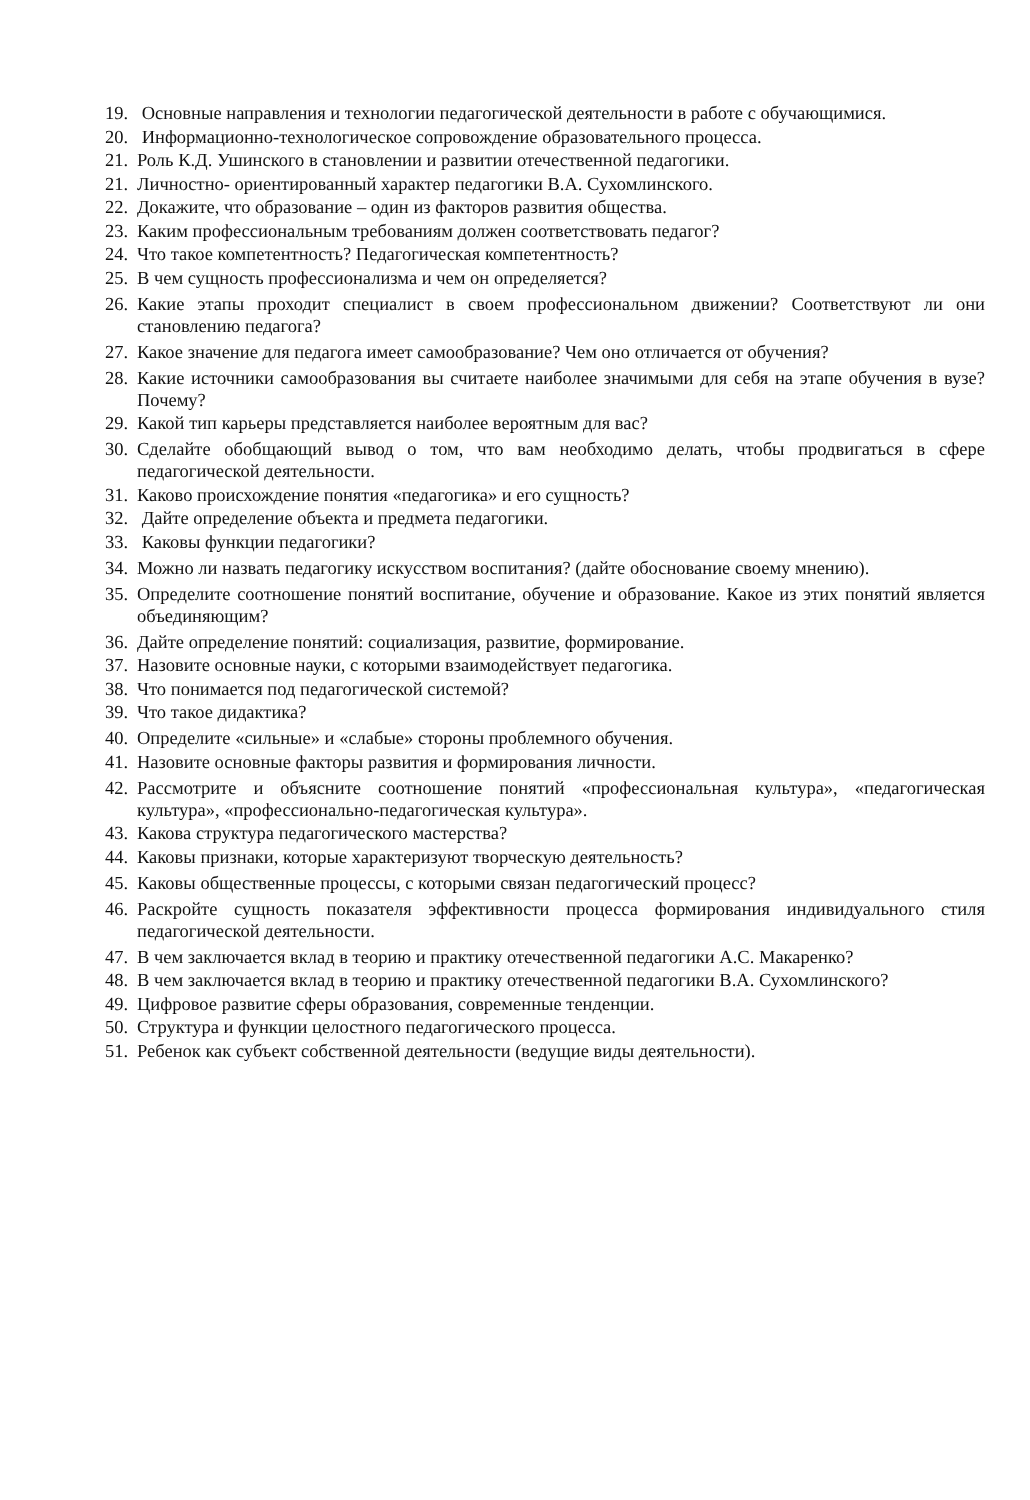19. Основные направления и технологии педагогической деятельности в работе с обучающимися.
20. Информационно-технологическое сопровождение образовательного процесса.
21. Роль К.Д. Ушинского в становлении и развитии отечественной педагогики.
21. Личностно- ориентированный характер педагогики В.А. Сухомлинского.
22. Докажите, что образование – один из факторов развития общества.
23. Каким профессиональным требованиям должен соответствовать педагог?
24. Что такое компетентность? Педагогическая компетентность?
25. В чем сущность профессионализма и чем он определяется?
26. Какие этапы проходит специалист в своем профессиональном движении? Соответствуют ли они становлению педагога?
27. Какое значение для педагога имеет самообразование? Чем оно отличается от обучения?
28. Какие источники самообразования вы считаете наиболее значимыми для себя на этапе обучения в вузе? Почему?
29. Какой тип карьеры представляется наиболее вероятным для вас?
30. Сделайте обобщающий вывод о том, что вам необходимо делать, чтобы продвигаться в сфере педагогической деятельности.
31. Каково происхождение понятия «педагогика» и его сущность?
32. Дайте определение объекта и предмета педагогики.
33. Каковы функции педагогики?
34. Можно ли назвать педагогику искусством воспитания? (дайте обоснование своему мнению).
35. Определите соотношение понятий воспитание, обучение и образование. Какое из этих понятий является объединяющим?
36. Дайте определение понятий: социализация, развитие, формирование.
37. Назовите основные науки, с которыми взаимодействует педагогика.
38. Что понимается под педагогической системой?
39. Что такое дидактика?
40. Определите «сильные» и «слабые» стороны проблемного обучения.
41. Назовите основные факторы развития и формирования личности.
42. Рассмотрите и объясните соотношение понятий «профессиональная культура», «педагогическая культура», «профессионально-педагогическая культура».
43. Какова структура педагогического мастерства?
44. Каковы признаки, которые характеризуют творческую деятельность?
45. Каковы общественные процессы, с которыми связан педагогический процесс?
46. Раскройте сущность показателя эффективности процесса формирования индивидуального стиля педагогической деятельности.
47. В чем заключается вклад в теорию и практику отечественной педагогики А.С. Макаренко?
48. В чем заключается вклад в теорию и практику отечественной педагогики В.А. Сухомлинского?
49. Цифровое развитие сферы образования, современные тенденции.
50. Структура и функции целостного педагогического процесса.
51. Ребенок как субъект собственной деятельности (ведущие виды деятельности).